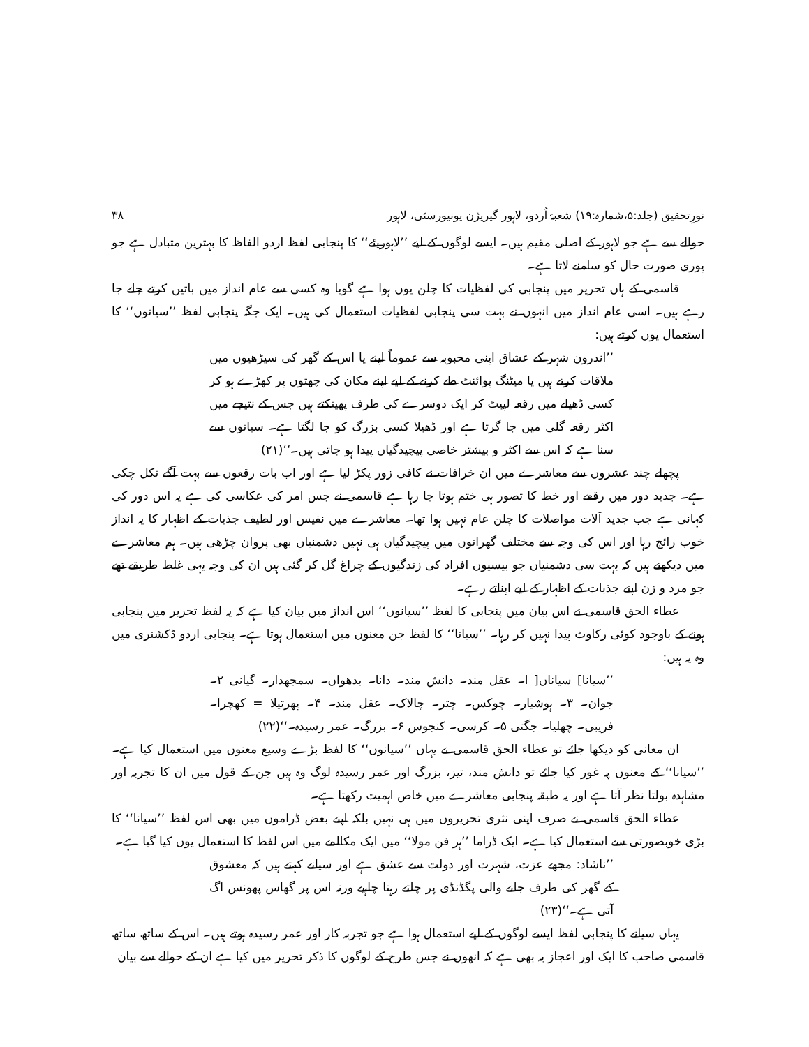نورِتحقیق (جلد:۵،شمارہ:۱۹) شعبۂ اُردو، لاہور گیریژن یونیورسٹی، لاہور ۳۸
حوالے سے ہے جو لاہور کے اصلی مقیم ہیں۔ ایسے لوگوں کے لیے ’’لاہوریئے‘‘ کا پنجابی لفظ اردو الفاظ کا بہترین متبادل ہے جو پوری صورت حال کو سامنے لاتا ہے۔
قاسمی کے ہاں تحریر میں پنجابی کی لفظیات کا چلن یوں ہوا ہے گویا وہ کسی سے عام انداز میں باتیں کرتے چلے جا رہے ہیں۔ اسی عام انداز میں انہوں نے بہت سی پنجابی لفظیات استعمال کی ہیں۔ ایک جگہ پنجابی لفظ ’’سیانوں‘‘ کا استعمال یوں کرتے ہیں:
’’اندرون شہر کے عشاق اپنی محبوبہ سے عموماً اپنے یا اس کے گھر کی سیڑھیوں میں ملاقات کرتے ہیں یا میٹنگ پوائنٹ طے کرنے کے لیے اپنے مکان کی چھتوں پر کھڑے ہو کر کسی ڈھیلے میں رقعہ لپیٹ کر ایک دوسرے کی طرف پھینکتے ہیں جس کے نتیجے میں اکثر رقعہ گلی میں جا گرتا ہے اور ڈھیلا کسی بزرگ کو جا لگتا ہے۔ سیانوں سے سنا ہے کہ اس سے اکثر و بیشتر خاصی پیچیدگیاں پیدا ہو جاتی ہیں۔‘‘(۲۱)
پچھلے چند عشروں سے معاشرے میں ان خرافات نے کافی زور پکڑ لیا ہے اور اب بات رقعوں سے بہت آگے نکل چکی ہے۔ جدید دور میں رقعے اور خط کا تصور ہی ختم ہوتا جا رہا ہے قاسمی نے جس امر کی عکاسی کی ہے یہ اس دور کی کہانی ہے جب جدید آلات مواصلات کا چلن عام نہیں ہوا تھا۔ معاشرے میں نفیس اور لطیف جذبات کے اظہار کا یہ انداز خوب رائج رہا اور اس کی وجہ سے مختلف گھرانوں میں پیچیدگیاں ہی نہیں دشمنیاں بھی پروان چڑھی ہیں۔ ہم معاشرے میں دیکھتے ہیں کہ بہت سی دشمنیاں جو بیسیوں افراد کی زندگیوں کے چراغ گل کر گئی ہیں ان کی وجہ یہی غلط طریقے تھے جو مرد و زن اپنے جذبات کے اظہار کے لیے اپناتے رہے۔
عطاء الحق قاسمی نے اس بیان میں پنجابی کا لفظ ’’سیانوں‘‘ اس انداز میں بیان کیا ہے کہ یہ لفظ تحریر میں پنجابی ہونے کے باوجود کوئی رکاوٹ پیدا نہیں کر رہا۔ ’’سیانا‘‘ کا لفظ جن معنوں میں استعمال ہوتا ہے۔ پنجابی اردو ڈکشنری میں وہ یہ ہیں:
’’سیانا] سیاناں[ ا۔ عقل مند۔ دانش مند۔ دانا۔ بدھواں۔ سمجھدار۔ گیانی ۲۔ جوان۔ ۳۔ ہوشیار۔ چوکس۔ چتر۔ چالاک۔ عقل مند۔ ۴۔ پھرتیلا = کھچرا۔ فریبی۔ چھلیا۔ جگتی ۵۔ کرسی۔ کنجوس ۶۔ بزرگ۔ عمر رسیدہ۔‘‘(۲۲)
ان معانی کو دیکھا جائے تو عطاء الحق قاسمی نے یہاں ’’سیانوں‘‘ کا لفظ بڑے وسیع معنوں میں استعمال کیا ہے۔ ’’سیانا‘‘ کے معنوں پہ غور کیا جائے تو دانش مند، تیز، بزرگ اور عمر رسیدہ لوگ وہ ہیں جن کے قول میں ان کا تجربہ اور مشاہدہ بولتا نظر آتا ہے اور یہ طبقہ پنجابی معاشرے میں خاص اہمیت رکھتا ہے۔
عطاء الحق قاسمی نے صرف اپنی نثری تحریروں میں ہی نہیں بلکہ اپنے بعض ڈراموں میں بھی اس لفظ ’’سیانا‘‘ کا بڑی خوبصورتی سے استعمال کیا ہے۔ ایک ڈراما ’’ہر فن مولا‘‘ میں ایک مکالمے میں اس لفظ کا استعمال یوں کیا گیا ہے۔
’’ناشاد: مجھے عزت، شہرت اور دولت سے عشق ہے اور سیانے کہتے ہیں کہ معشوق کے گھر کی طرف جانے والی پگڈنڈی پر چلتے رہنا چاہیے ورنہ اس پر گھاس پھونس اگ آتی ہے۔‘‘(۲۳)
یہاں سیانے کا پنجابی لفظ ایسے لوگوں کے لیے استعمال ہوا ہے جو تجربہ کار اور عمر رسیدہ ہوتے ہیں۔ اس کے ساتھ ساتھ قاسمی صاحب کا ایک اور اعجاز یہ بھی ہے کہ انھوں نے جس طرح کے لوگوں کا ذکر تحریر میں کیا ہے ان کے حوالے سے بیان